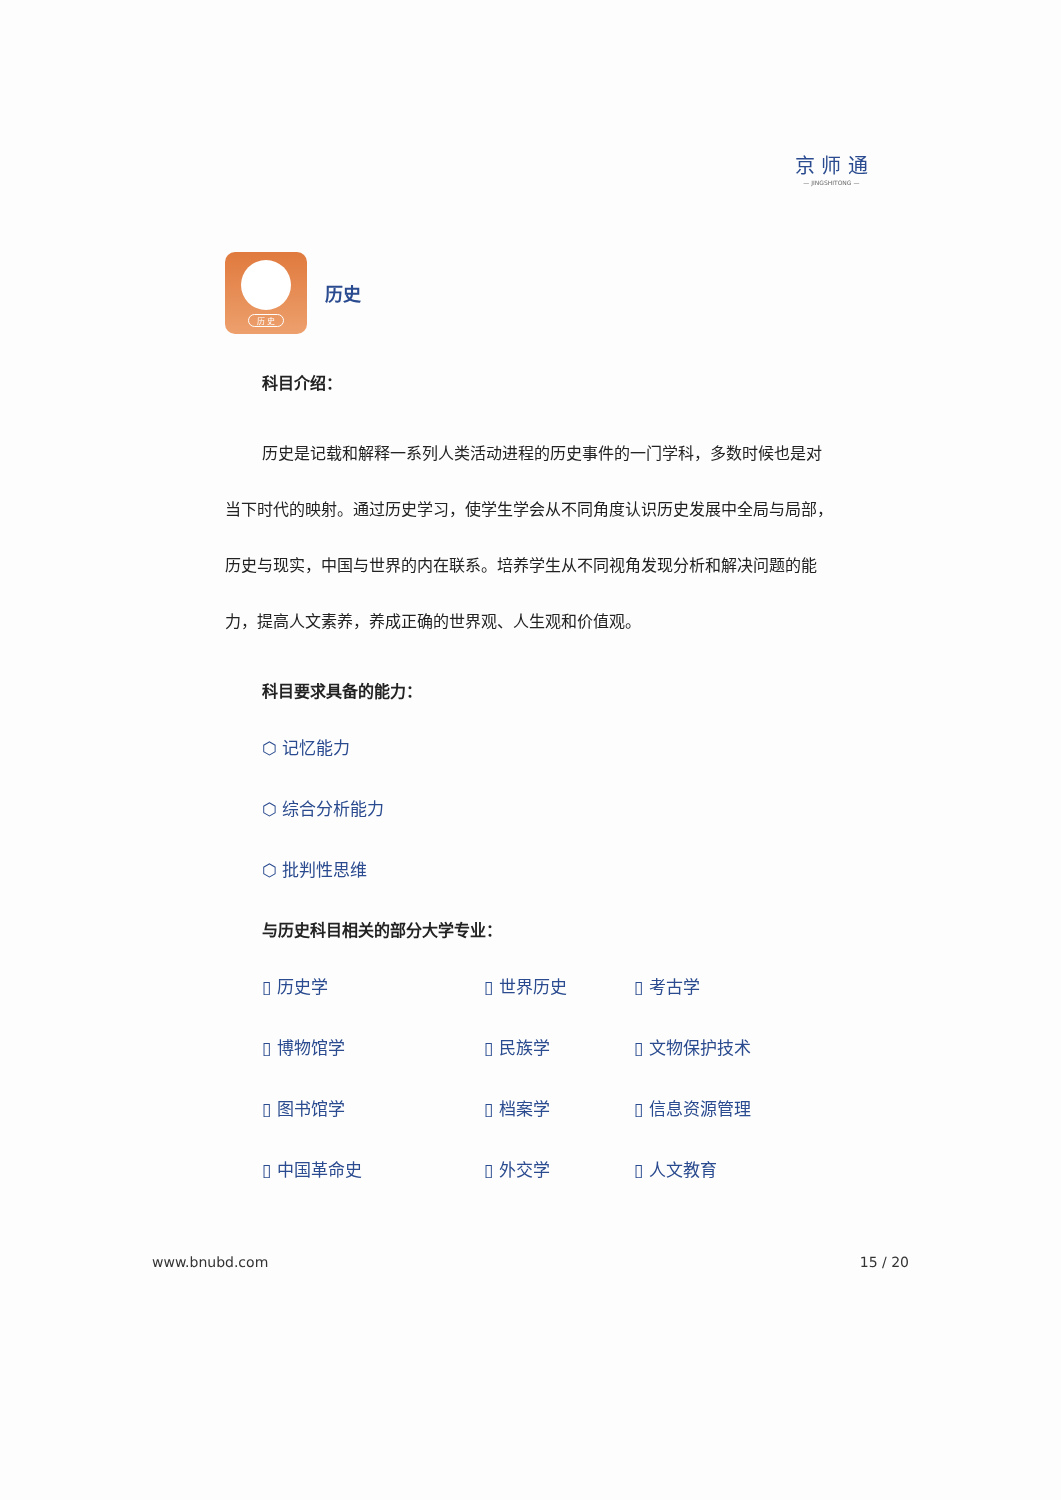京 师 通
— JINGSHITONG —
历 史
历史
科目介绍：
历史是记载和解释一系列人类活动进程的历史事件的一门学科，多数时候也是对当下时代的映射。通过历史学习，使学生学会从不同角度认识历史发展中全局与局部，历史与现实，中国与世界的内在联系。培养学生从不同视角发现分析和解决问题的能力，提高人文素养，养成正确的世界观、人生观和价值观。
科目要求具备的能力：
⬡ 记忆能力
⬡ 综合分析能力
⬡ 批判性思维
与历史科目相关的部分大学专业：
▯ 历史学
▯ 世界历史
▯ 考古学
▯ 博物馆学
▯ 民族学
▯ 文物保护技术
▯ 图书馆学
▯ 档案学
▯ 信息资源管理
▯ 中国革命史
▯ 外交学
▯ 人文教育
www.bnubd.com 15 / 20